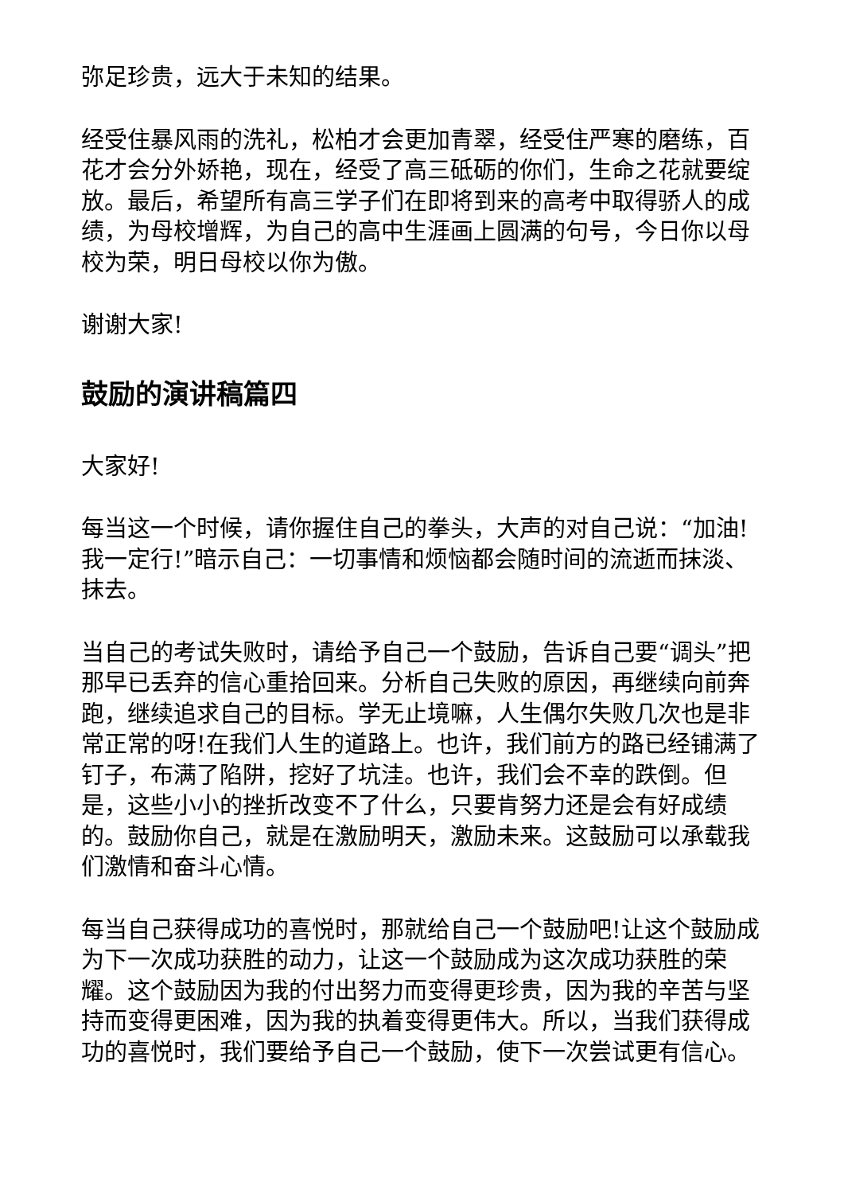弥足珍贵，远大于未知的结果。
经受住暴风雨的洗礼，松柏才会更加青翠，经受住严寒的磨练，百花才会分外娇艳，现在，经受了高三砥砺的你们，生命之花就要绽放。最后，希望所有高三学子们在即将到来的高考中取得骄人的成绩，为母校增辉，为自己的高中生涯画上圆满的句号，今日你以母校为荣，明日母校以你为傲。
谢谢大家!
鼓励的演讲稿篇四
大家好!
每当这一个时候，请你握住自己的拳头，大声的对自己说：“加油!我一定行!”暗示自己：一切事情和烦恼都会随时间的流逝而抹淡、抹去。
当自己的考试失败时，请给予自己一个鼓励，告诉自己要“调头”把那早已丢弃的信心重拾回来。分析自己失败的原因，再继续向前奔跑，继续追求自己的目标。学无止境嘛，人生偶尔失败几次也是非常正常的呀!在我们人生的道路上。也许，我们前方的路已经铺满了钉子，布满了陷阱，挖好了坑洼。也许，我们会不幸的跌倒。但是，这些小小的挫折改变不了什么，只要肯努力还是会有好成绩的。鼓励你自己，就是在激励明天，激励未来。这鼓励可以承载我们激情和奋斗心情。
每当自己获得成功的喜悦时，那就给自己一个鼓励吧!让这个鼓励成为下一次成功获胜的动力，让这一个鼓励成为这次成功获胜的荣耀。这个鼓励因为我的付出努力而变得更珍贵，因为我的辛苦与坚持而变得更困难，因为我的执着变得更伟大。所以，当我们获得成功的喜悦时，我们要给予自己一个鼓励，使下一次尝试更有信心。